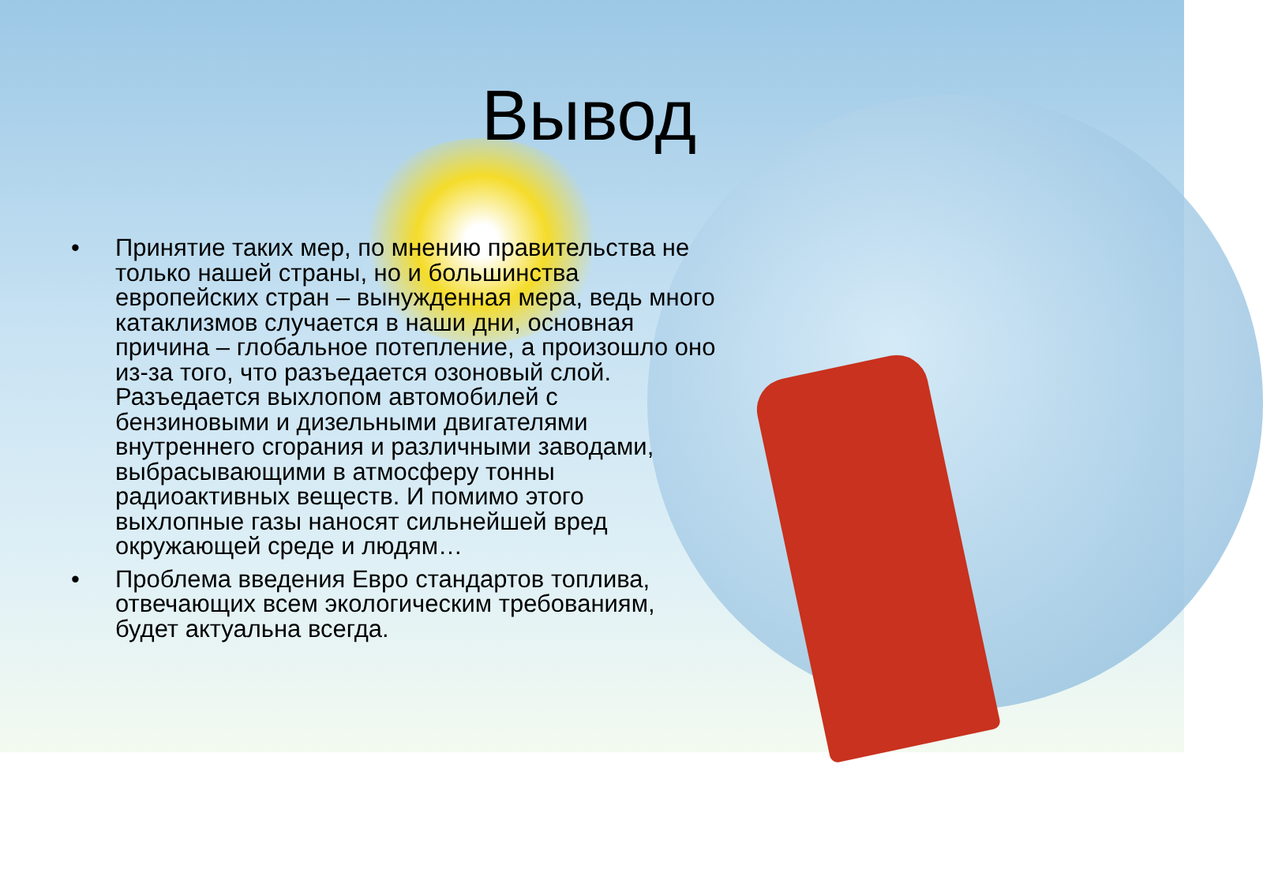Вывод
• Принятие таких мер, по мнению правительства не только нашей страны, но и большинства европейских стран – вынужденная мера, ведь много катаклизмов случается в наши дни, основная причина – глобальное потепление, а произошло оно из-за того, что разъедается озоновый слой. Разъедается выхлопом автомобилей с бензиновыми и дизельными двигателями внутреннего сгорания и различными заводами, выбрасывающими в атмосферу тонны радиоактивных веществ. И помимо этого выхлопные газы наносят сильнейшей вред окружающей среде и людям…
• Проблема введения Евро стандартов топлива, отвечающих всем экологическим требованиям, будет актуальна всегда.